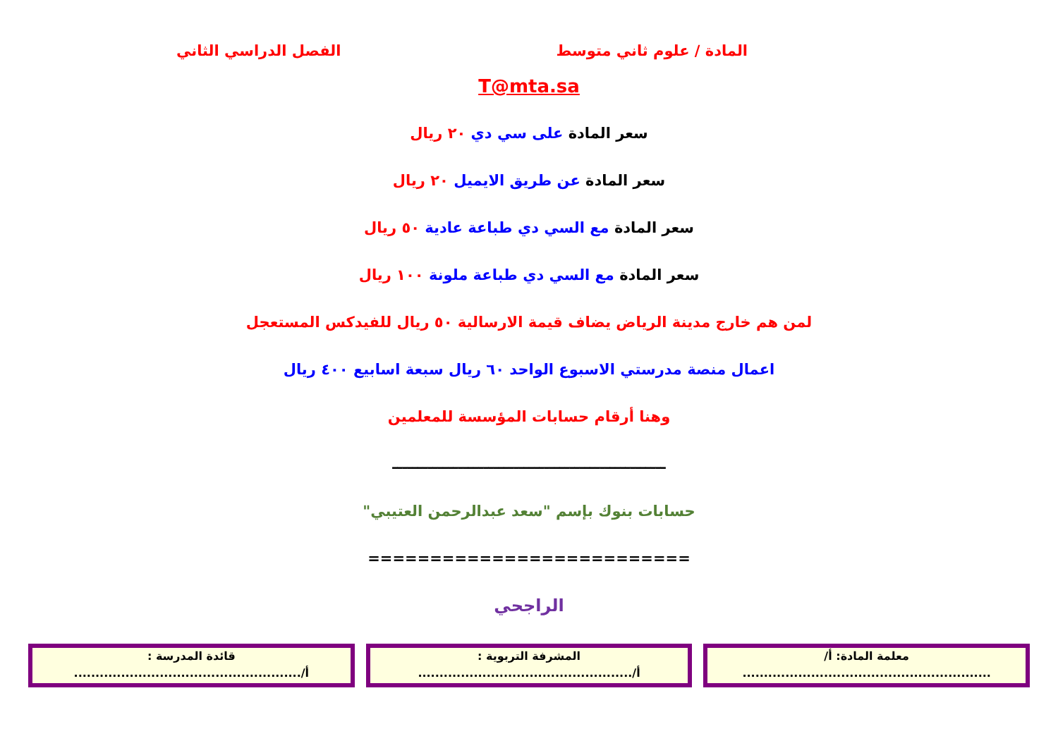المادة / علوم ثاني متوسط الفصل الدراسي الثاني
T@mta.sa
سعر المادة على سي دي ٢٠ ريال
سعر المادة عن طريق الايميل ٢٠ ريال
سعر المادة مع السي دي طباعة عادية ٥٠ ريال
سعر المادة مع السي دي طباعة ملونة ١٠٠ ريال
لمن هم خارج مدينة الرياض يضاف قيمة الارسالية ٥٠ ريال للفيدكس المستعجل
اعمال منصة مدرستي الاسبوع الواحد ٦٠ ريال سبعة اسابيع ٤٠٠ ريال
وهنا أرقام حسابات المؤسسة للمعلمين
ــــــــــــــــــــــــــــــــــــــــــــــــــــــ
حسابات بنوك بإسم "سعد عبدالرحمن العتيبي"
==========================
الراجحي
معلمة المادة: أ/
..........................................................
المشرفة التربوية :
أ/..................................................
قائدة المدرسة :
أ/.....................................................